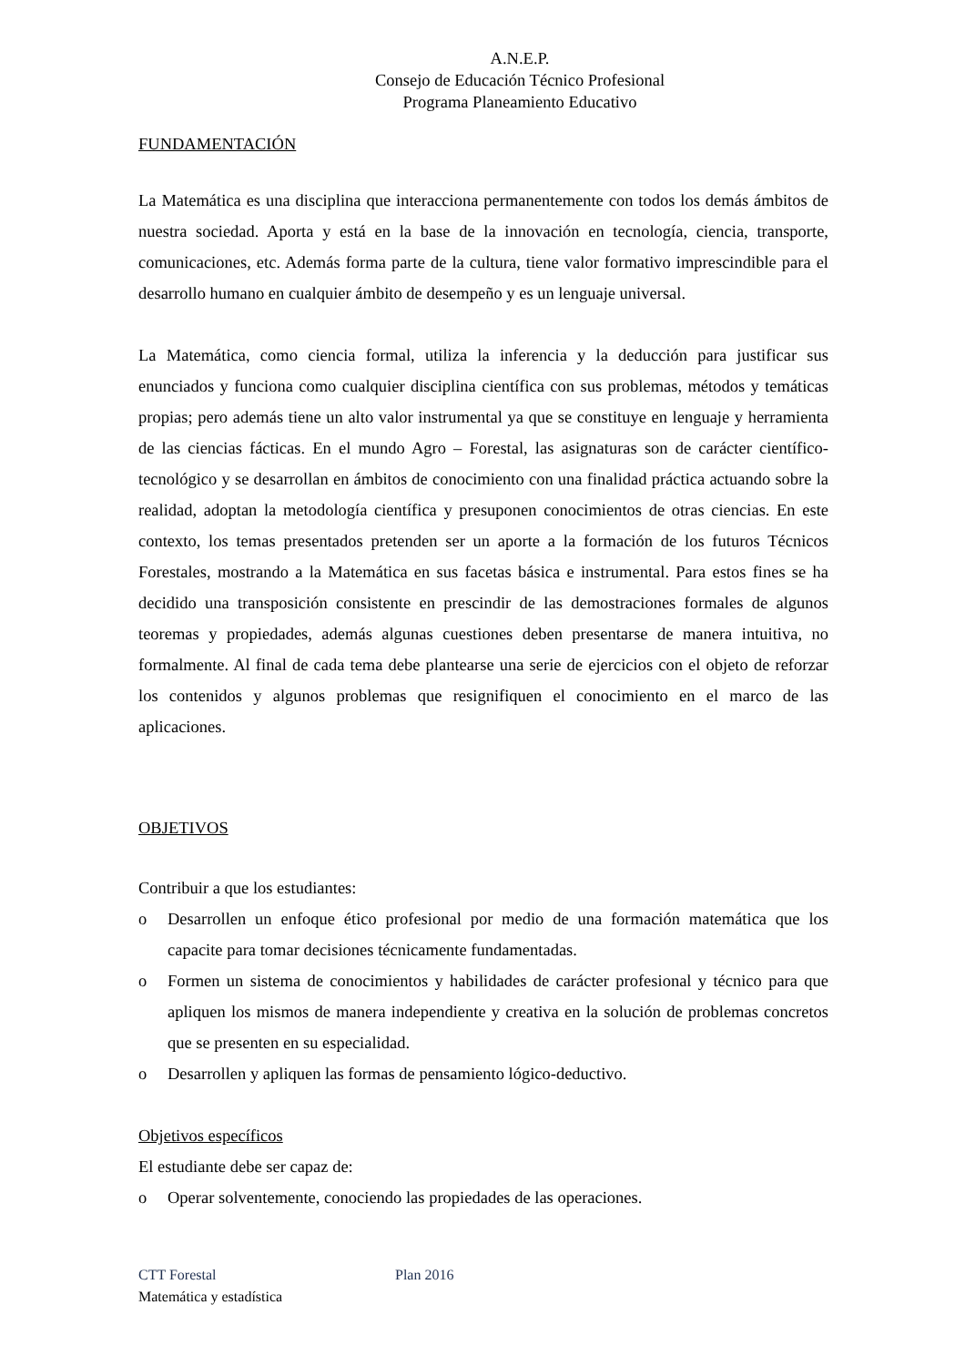A.N.E.P.
Consejo de Educación Técnico Profesional
Programa Planeamiento Educativo
FUNDAMENTACIÓN
La Matemática es una disciplina que interacciona permanentemente con todos los demás ámbitos de nuestra sociedad. Aporta y está en la base de la innovación en tecnología, ciencia, transporte, comunicaciones, etc. Además forma parte de la cultura, tiene valor formativo imprescindible para el desarrollo humano en cualquier ámbito de desempeño y es un lenguaje universal.
La Matemática, como ciencia formal, utiliza la inferencia y la deducción para justificar sus enunciados y funciona como cualquier disciplina científica con sus problemas, métodos y temáticas propias; pero además tiene un alto valor instrumental ya que se constituye en lenguaje y herramienta de las ciencias fácticas. En el mundo Agro – Forestal, las asignaturas son de carácter científico-tecnológico y se desarrollan en ámbitos de conocimiento con una finalidad práctica actuando sobre la realidad, adoptan la metodología científica y presuponen conocimientos de otras ciencias. En este contexto, los temas presentados pretenden ser un aporte a la formación de los futuros Técnicos Forestales, mostrando a la Matemática en sus facetas básica e instrumental. Para estos fines se ha decidido una transposición consistente en prescindir de las demostraciones formales de algunos teoremas y propiedades, además algunas cuestiones deben presentarse de manera intuitiva, no formalmente. Al final de cada tema debe plantearse una serie de ejercicios con el objeto de reforzar los contenidos y algunos problemas que resignifiquen el conocimiento en el marco de las aplicaciones.
OBJETIVOS
Contribuir a que los estudiantes:
o Desarrollen un enfoque ético profesional por medio de una formación matemática que los capacite para tomar decisiones técnicamente fundamentadas.
o Formen un sistema de conocimientos y habilidades de carácter profesional y técnico para que apliquen los mismos de manera independiente y creativa en la solución de problemas concretos que se presenten en su especialidad.
o Desarrollen y apliquen las formas de pensamiento lógico-deductivo.
Objetivos específicos
El estudiante debe ser capaz de:
o Operar solventemente, conociendo las propiedades de las operaciones.
CTT Forestal Plan 2016
Matemática y estadística